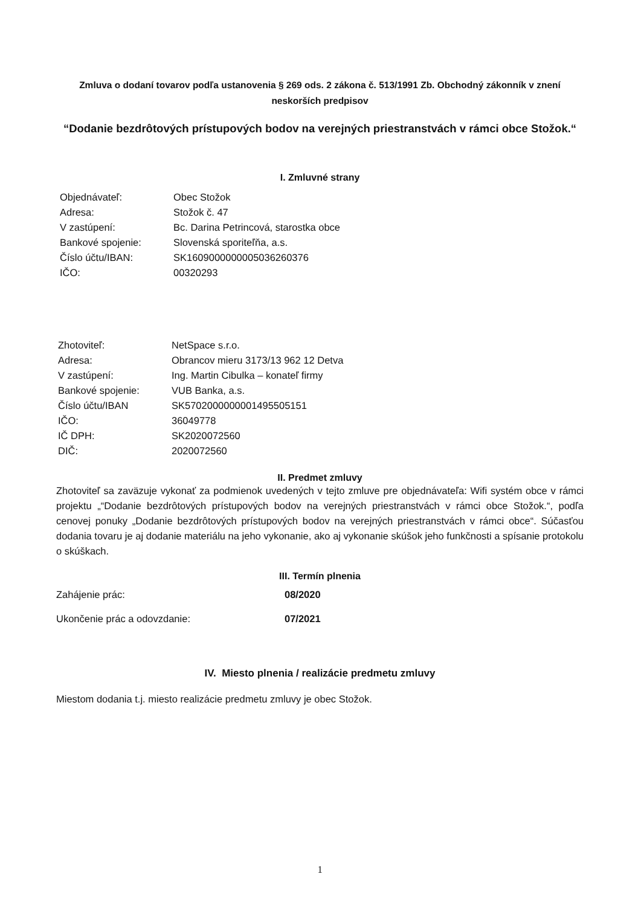Zmluva o dodaní tovarov podľa ustanovenia § 269 ods. 2 zákona č. 513/1991 Zb. Obchodný zákonník v znení neskorších predpisov
“Dodanie bezdrôtových prístupových bodov na verejných priestranstvách v rámci obce Stožok.“
I. Zmluvné strany
| Objednávateľ: | Obec Stožok |
| Adresa: | Stožok č. 47 |
| V zastúpení: | Bc. Darina Petrincová, starostka obce |
| Bankové spojenie: | Slovenská sporiteľňa, a.s. |
| Číslo účtu/IBAN: | SK1609000000005036260376 |
| IČO: | 00320293 |
| Zhotoviteľ: | NetSpace s.r.o. |
| Adresa: | Obrancov mieru 3173/13 962 12 Detva |
| V zastúpení: | Ing. Martin Cibulka – konateľ firmy |
| Bankové spojenie: | VUB Banka, a.s. |
| Číslo účtu/IBAN | SK5702000000001495505151 |
| IČO: | 36049778 |
| IČ DPH: | SK2020072560 |
| DIČ: | 2020072560 |
II. Predmet zmluvy
Zhotoviteľ sa zaväzuje vykonať za podmienok uvedených v tejto zmluve pre objednávateľa: Wifi systém obce v rámci projektu „“Dodanie bezdrôtových prístupových bodov na verejných priestranstvách v rámci obce Stožok.“, podľa cenovej ponuky „Dodanie bezdrôtových prístupových bodov na verejných priestranstvách v rámci obce“. Súčasťou dodania tovaru je aj dodanie materiálu na jeho vykonanie, ako aj vykonanie skúšok jeho funkčnosti a spísanie protokolu o skúškach.
III. Termín plnenia
| Zahájenie prác: | 08/2020 |
| Ukončenie prác a odovzdanie: | 07/2021 |
IV. Miesto plnenia / realizácie predmetu zmluvy
Miestom dodania t.j. miesto realizácie predmetu zmluvy je obec Stožok.
1